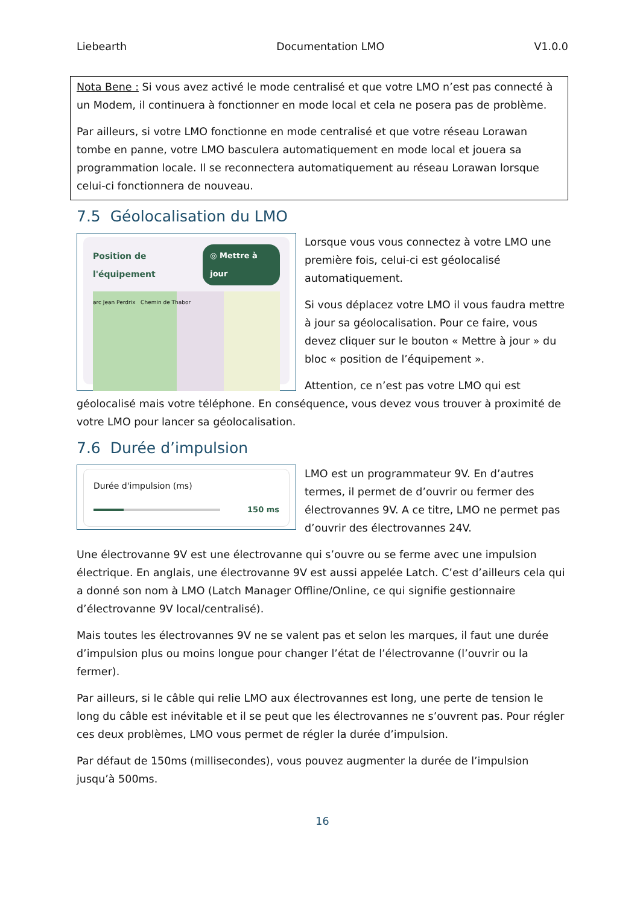Liebearth Documentation LMO V1.0.0
Nota Bene : Si vous avez activé le mode centralisé et que votre LMO n’est pas connecté à un Modem, il continuera à fonctionner en mode local et cela ne posera pas de problème.
Par ailleurs, si votre LMO fonctionne en mode centralisé et que votre réseau Lorawan tombe en panne, votre LMO basculera automatiquement en mode local et jouera sa programmation locale. Il se reconnectera automatiquement au réseau Lorawan lorsque celui-ci fonctionnera de nouveau.
7.5 Géolocalisation du LMO
Position de l'équipement ◎ Mettre à jour
arc Jean Perdrix Chemin de Thabor
Lorsque vous vous connectez à votre LMO une première fois, celui-ci est géolocalisé automatiquement.
Si vous déplacez votre LMO il vous faudra mettre à jour sa géolocalisation. Pour ce faire, vous devez cliquer sur le bouton « Mettre à jour » du bloc « position de l’équipement ».
Attention, ce n’est pas votre LMO qui est géolocalisé mais votre téléphone. En conséquence, vous devez vous trouver à proximité de votre LMO pour lancer sa géolocalisation.
7.6 Durée d’impulsion
Durée d'impulsion (ms)
150 ms
LMO est un programmateur 9V. En d’autres termes, il permet de d’ouvrir ou fermer des électrovannes 9V. A ce titre, LMO ne permet pas d’ouvrir des électrovannes 24V.
Une électrovanne 9V est une électrovanne qui s’ouvre ou se ferme avec une impulsion électrique. En anglais, une électrovanne 9V est aussi appelée Latch. C’est d’ailleurs cela qui a donné son nom à LMO (Latch Manager Offline/Online, ce qui signifie gestionnaire d’électrovanne 9V local/centralisé).
Mais toutes les électrovannes 9V ne se valent pas et selon les marques, il faut une durée d’impulsion plus ou moins longue pour changer l’état de l’électrovanne (l’ouvrir ou la fermer).
Par ailleurs, si le câble qui relie LMO aux électrovannes est long, une perte de tension le long du câble est inévitable et il se peut que les électrovannes ne s’ouvrent pas. Pour régler ces deux problèmes, LMO vous permet de régler la durée d’impulsion.
Par défaut de 150ms (millisecondes), vous pouvez augmenter la durée de l’impulsion jusqu’à 500ms.
16